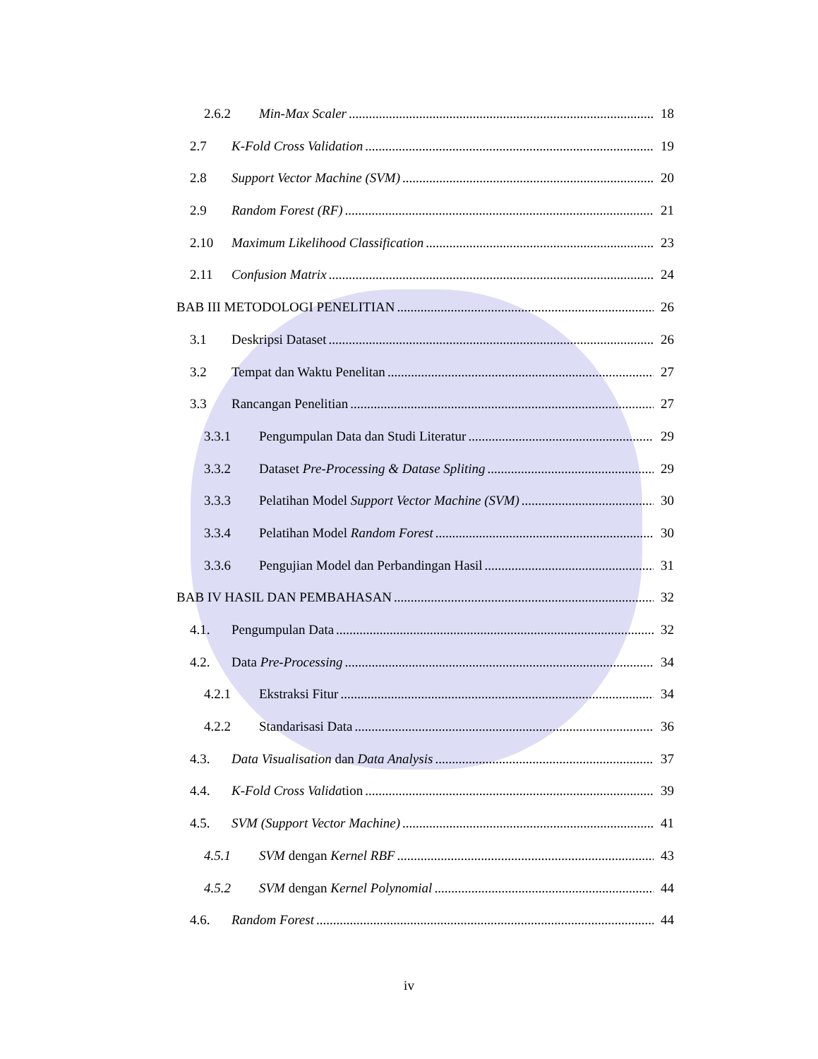2.6.2 Min-Max Scaler 18
2.7 K-Fold Cross Validation 19
2.8 Support Vector Machine (SVM) 20
2.9 Random Forest (RF) 21
2.10 Maximum Likelihood Classification 23
2.11 Confusion Matrix 24
BAB III METODOLOGI PENELITIAN 26
3.1 Deskripsi Dataset 26
3.2 Tempat dan Waktu Penelitan 27
3.3 Rancangan Penelitian 27
3.3.1 Pengumpulan Data dan Studi Literatur 29
3.3.2 Dataset Pre-Processing & Datase Spliting 29
3.3.3 Pelatihan Model Support Vector Machine (SVM) 30
3.3.4 Pelatihan Model Random Forest 30
3.3.6 Pengujian Model dan Perbandingan Hasil 31
BAB IV HASIL DAN PEMBAHASAN 32
4.1. Pengumpulan Data 32
4.2. Data Pre-Processing 34
4.2.1 Ekstraksi Fitur 34
4.2.2 Standarisasi Data 36
4.3. Data Visualisation dan Data Analysis 37
4.4. K-Fold Cross Validation 39
4.5. SVM (Support Vector Machine) 41
4.5.1 SVM dengan Kernel RBF 43
4.5.2 SVM dengan Kernel Polynomial 44
4.6. Random Forest 44
iv